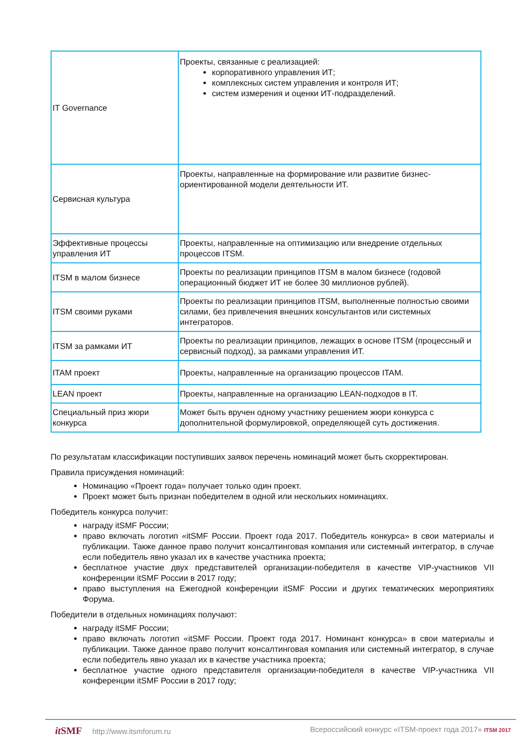| IT Governance | Проекты, связанные с реализацией: корпоративного управления ИТ; комплексных систем управления и контроля ИТ; систем измерения и оценки ИТ-подразделений. |
| Сервисная культура | Проекты, направленные на формирование или развитие бизнес-ориентированной модели деятельности ИТ. |
| Эффективные процессы управления ИТ | Проекты, направленные на оптимизацию или внедрение отдельных процессов ITSM. |
| ITSM в малом бизнесе | Проекты по реализации принципов ITSM в малом бизнесе (годовой операционный бюджет ИТ не более 30 миллионов рублей). |
| ITSM своими руками | Проекты по реализации принципов ITSM, выполненные полностью своими силами, без привлечения внешних консультантов или системных интеграторов. |
| ITSM за рамками ИТ | Проекты по реализации принципов, лежащих в основе ITSM (процессный и сервисный подход), за рамками управления ИТ. |
| ITAM проект | Проекты, направленные на организацию процессов ITAM. |
| LEAN проект | Проекты, направленные на организацию LEAN-подходов в IT. |
| Специальный приз жюри конкурса | Может быть вручен одному участнику решением жюри конкурса с дополнительной формулировкой, определяющей суть достижения. |
По результатам классификации поступивших заявок перечень номинаций может быть скорректирован.
Правила присуждения номинаций:
Номинацию «Проект года» получает только один проект.
Проект может быть признан победителем в одной или нескольких номинациях.
Победитель конкурса получит:
награду itSMF России;
право включать логотип «itSMF России. Проект года 2017. Победитель конкурса» в свои материалы и публикации. Также данное право получит консалтинговая компания или системный интегратор, в случае если победитель явно указал их в качестве участника проекта;
бесплатное участие двух представителей организации-победителя в качестве VIP-участников VII конференции itSMF России в 2017 году;
право выступления на Ежегодной конференции itSMF России и других тематических мероприятиях Форума.
Победители в отдельных номинациях получают:
награду itSMF России;
право включать логотип «itSMF России. Проект года 2017. Номинант конкурса» в свои материалы и публикации. Также данное право получит консалтинговая компания или системный интегратор, в случае если победитель явно указал их в качестве участника проекта;
бесплатное участие одного представителя организации-победителя в качестве VIP-участника VII конференции itSMF России в 2017 году;
it SMF http://www.itsmforum.ru Всероссийский конкурс «ITSM-проект года 2017» ITSM 2017